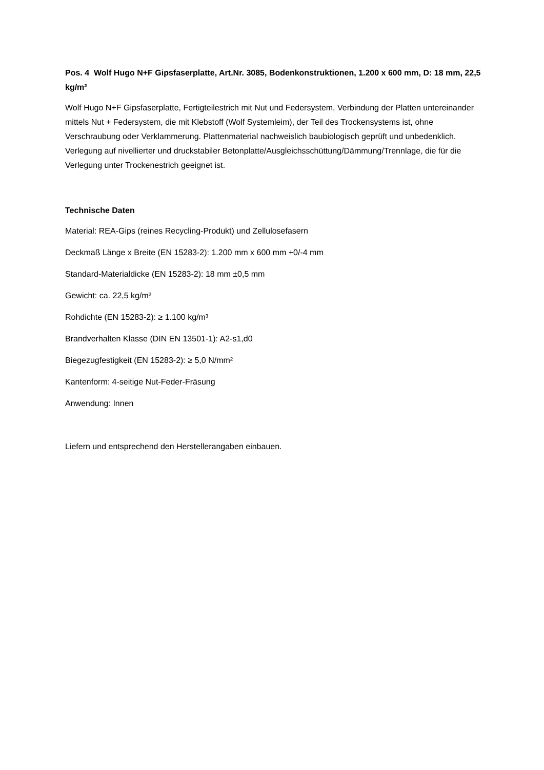Pos. 4 Wolf Hugo N+F Gipsfaserplatte, Art.Nr. 3085, Bodenkonstruktionen, 1.200 x 600 mm, D: 18 mm, 22,5 kg/m²
Wolf Hugo N+F Gipsfaserplatte, Fertigteilestrich mit Nut und Federsystem, Verbindung der Platten untereinander mittels Nut + Federsystem, die mit Klebstoff (Wolf Systemleim), der Teil des Trockensystems ist, ohne Verschraubung oder Verklammerung. Plattenmaterial nachweislich baubiologisch geprüft und unbedenklich. Verlegung auf nivellierter und druckstabiler Betonplatte/Ausgleichsschüttung/Dämmung/Trennlage, die für die Verlegung unter Trockenestrich geeignet ist.
Technische Daten
Material: REA-Gips (reines Recycling-Produkt) und Zellulosefasern
Deckmaß Länge x Breite (EN 15283-2): 1.200 mm x 600 mm +0/-4 mm
Standard-Materialdicke (EN 15283-2): 18 mm ±0,5 mm
Gewicht: ca. 22,5 kg/m²
Rohdichte (EN 15283-2): ≥ 1.100 kg/m³
Brandverhalten Klasse (DIN EN 13501-1): A2-s1,d0
Biegezugfestigkeit (EN 15283-2): ≥ 5,0 N/mm²
Kantenform: 4-seitige Nut-Feder-Fräsung
Anwendung: Innen
Liefern und entsprechend den Herstellerangaben einbauen.